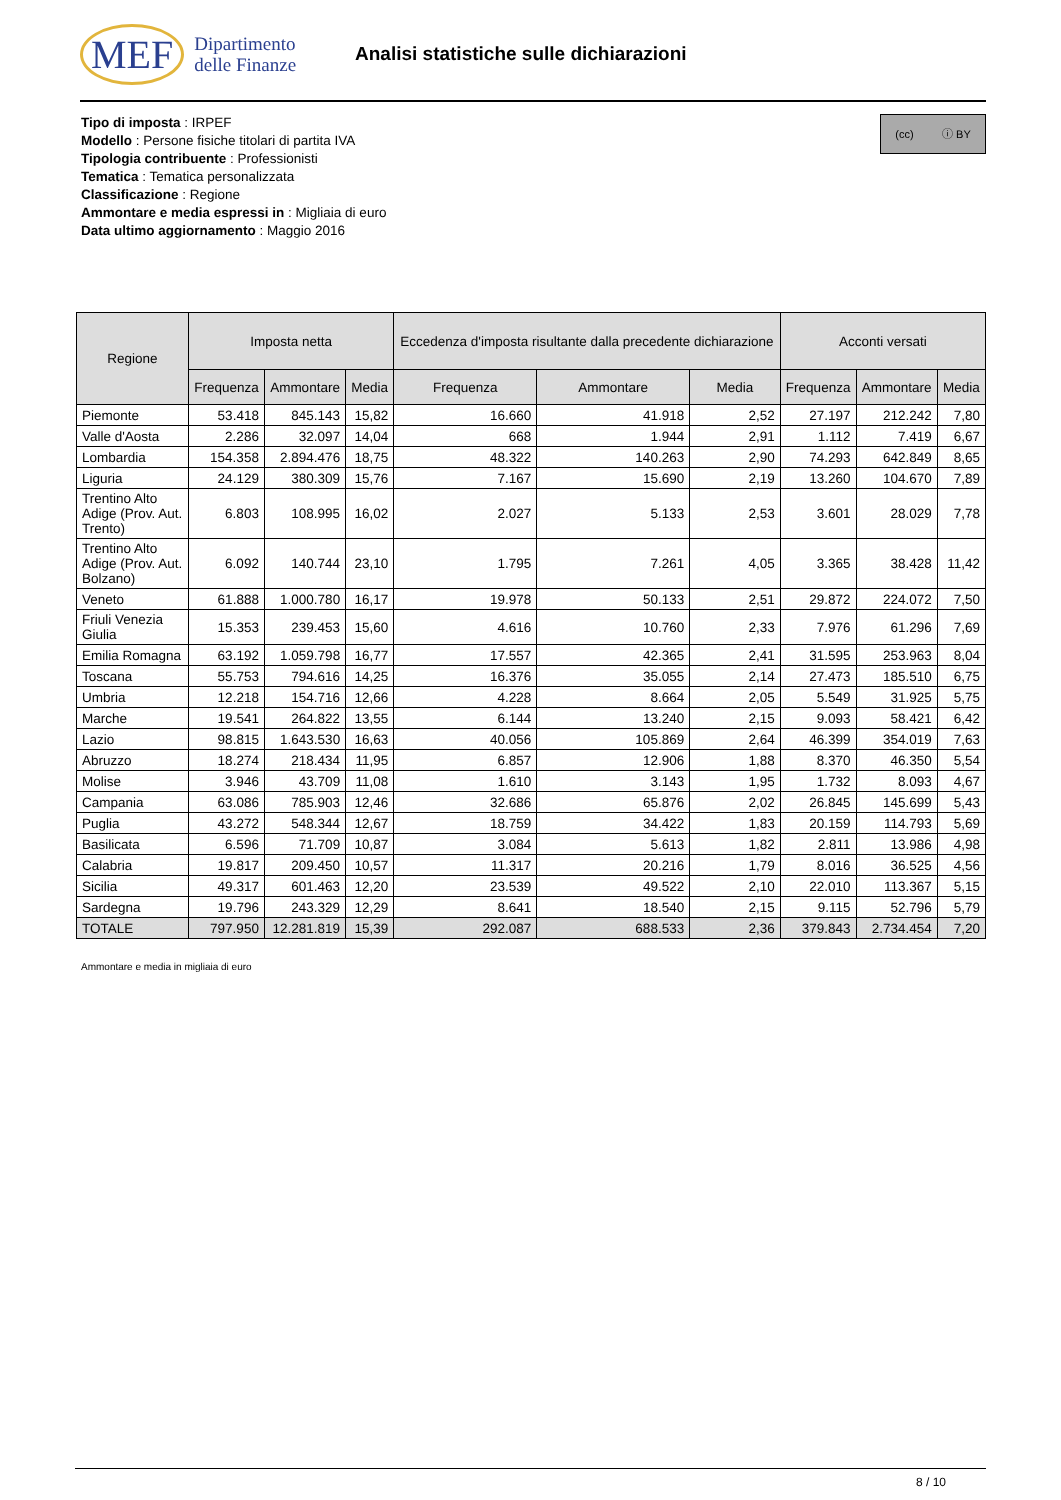MEF Dipartimento
delle Finanze
Analisi statistiche sulle dichiarazioni
(cc) ⓘ BY
Tipo di imposta : IRPEF
Modello : Persone fisiche titolari di partita IVA
Tipologia contribuente : Professionisti
Tematica : Tematica personalizzata
Classificazione : Regione
Ammontare e media espressi in : Migliaia di euro
Data ultimo aggiornamento : Maggio 2016
| Regione | Imposta netta | | | Eccedenza d'imposta risultante dalla precedente dichiarazione | | | Acconti versati | | |
| --- | --- | --- | --- | --- | --- | --- | --- | --- | --- |
| | Frequenza | Ammontare | Media | Frequenza | Ammontare | Media | Frequenza | Ammontare | Media |
| Piemonte | 53.418 | 845.143 | 15,82 | 16.660 | 41.918 | 2,52 | 27.197 | 212.242 | 7,80 |
| Valle d'Aosta | 2.286 | 32.097 | 14,04 | 668 | 1.944 | 2,91 | 1.112 | 7.419 | 6,67 |
| Lombardia | 154.358 | 2.894.476 | 18,75 | 48.322 | 140.263 | 2,90 | 74.293 | 642.849 | 8,65 |
| Liguria | 24.129 | 380.309 | 15,76 | 7.167 | 15.690 | 2,19 | 13.260 | 104.670 | 7,89 |
| Trentino Alto Adige (Prov. Aut. Trento) | 6.803 | 108.995 | 16,02 | 2.027 | 5.133 | 2,53 | 3.601 | 28.029 | 7,78 |
| Trentino Alto Adige (Prov. Aut. Bolzano) | 6.092 | 140.744 | 23,10 | 1.795 | 7.261 | 4,05 | 3.365 | 38.428 | 11,42 |
| Veneto | 61.888 | 1.000.780 | 16,17 | 19.978 | 50.133 | 2,51 | 29.872 | 224.072 | 7,50 |
| Friuli Venezia Giulia | 15.353 | 239.453 | 15,60 | 4.616 | 10.760 | 2,33 | 7.976 | 61.296 | 7,69 |
| Emilia Romagna | 63.192 | 1.059.798 | 16,77 | 17.557 | 42.365 | 2,41 | 31.595 | 253.963 | 8,04 |
| Toscana | 55.753 | 794.616 | 14,25 | 16.376 | 35.055 | 2,14 | 27.473 | 185.510 | 6,75 |
| Umbria | 12.218 | 154.716 | 12,66 | 4.228 | 8.664 | 2,05 | 5.549 | 31.925 | 5,75 |
| Marche | 19.541 | 264.822 | 13,55 | 6.144 | 13.240 | 2,15 | 9.093 | 58.421 | 6,42 |
| Lazio | 98.815 | 1.643.530 | 16,63 | 40.056 | 105.869 | 2,64 | 46.399 | 354.019 | 7,63 |
| Abruzzo | 18.274 | 218.434 | 11,95 | 6.857 | 12.906 | 1,88 | 8.370 | 46.350 | 5,54 |
| Molise | 3.946 | 43.709 | 11,08 | 1.610 | 3.143 | 1,95 | 1.732 | 8.093 | 4,67 |
| Campania | 63.086 | 785.903 | 12,46 | 32.686 | 65.876 | 2,02 | 26.845 | 145.699 | 5,43 |
| Puglia | 43.272 | 548.344 | 12,67 | 18.759 | 34.422 | 1,83 | 20.159 | 114.793 | 5,69 |
| Basilicata | 6.596 | 71.709 | 10,87 | 3.084 | 5.613 | 1,82 | 2.811 | 13.986 | 4,98 |
| Calabria | 19.817 | 209.450 | 10,57 | 11.317 | 20.216 | 1,79 | 8.016 | 36.525 | 4,56 |
| Sicilia | 49.317 | 601.463 | 12,20 | 23.539 | 49.522 | 2,10 | 22.010 | 113.367 | 5,15 |
| Sardegna | 19.796 | 243.329 | 12,29 | 8.641 | 18.540 | 2,15 | 9.115 | 52.796 | 5,79 |
| TOTALE | 797.950 | 12.281.819 | 15,39 | 292.087 | 688.533 | 2,36 | 379.843 | 2.734.454 | 7,20 |
Ammontare e media in migliaia di euro
8 / 10